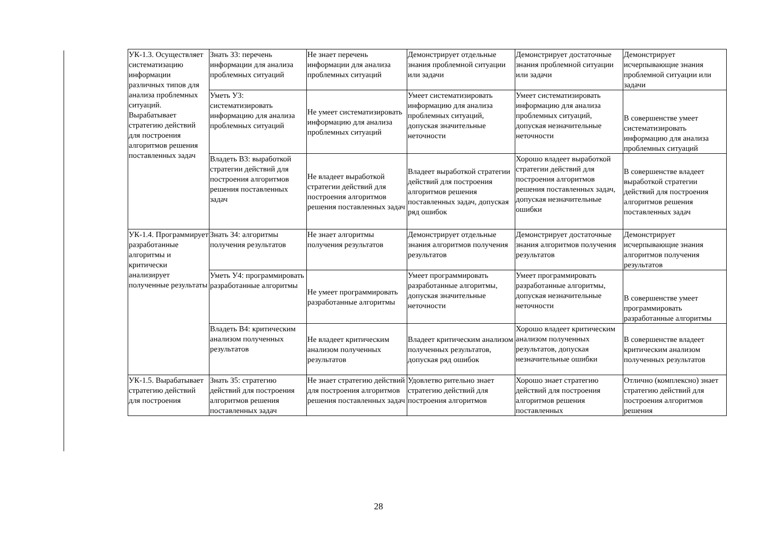| УК-1.3. Осуществляет систематизацию информации различных типов для анализа проблемных ситуаций. Вырабатывает стратегию действий для построения алгоритмов решения поставленных задач | Знать З3: перечень информации для анализа проблемных ситуаций | Не знает перечень информации для анализа проблемных ситуаций | Демонстрирует отдельные знания проблемной ситуации или задачи | Демонстрирует достаточные знания проблемной ситуации или задачи | Демонстрирует исчерпывающие знания проблемной ситуации или задачи |
| | Уметь У3: систематизировать информацию для анализа проблемных ситуаций | Не умеет систематизировать информацию для анализа проблемных ситуаций | Умеет систематизировать информацию для анализа проблемных ситуаций, допуская значительные неточности | Умеет систематизировать информацию для анализа проблемных ситуаций, допуская незначительные неточности | В совершенстве умеет систематизировать информацию для анализа проблемных ситуаций |
| | Владеть В3: выработкой стратегии действий для построения алгоритмов решения поставленных задач | Не владеет выработкой стратегии действий для построения алгоритмов решения поставленных задач | Владеет выработкой стратегии действий для построения алгоритмов решения поставленных задач, допуская ряд ошибок | Хорошо владеет выработкой стратегии действий для построения алгоритмов решения поставленных задач, допуская незначительные ошибки | В совершенстве владеет выработкой стратегии действий для построения алгоритмов решения поставленных задач |
| УК-1.4. Программирует разработанные алгоритмы и критически анализирует полученные результаты | Знать З4: алгоритмы получения результатов | Не знает алгоритмы получения результатов | Демонстрирует отдельные знания алгоритмов получения результатов | Демонстрирует достаточные знания алгоритмов получения результатов | Демонстрирует исчерпывающие знания алгоритмов получения результатов |
| | Уметь У4: программировать разработанные алгоритмы | Не умеет программировать разработанные алгоритмы | Умеет программировать разработанные алгоритмы, допуская значительные неточности | Умеет программировать разработанные алгоритмы, допуская незначительные неточности | В совершенстве умеет программировать разработанные алгоритмы |
| | Владеть В4: критическим анализом полученных результатов | Не владеет критическим анализом полученных результатов | Владеет критическим анализом полученных результатов, допуская ряд ошибок | Хорошо владеет критическим анализом полученных результатов, допуская незначительные ошибки | В совершенстве владеет критическим анализом полученных результатов |
| УК-1.5. Вырабатывает стратегию действий для построения | Знать З5: стратегию действий для построения алгоритмов решения поставленных задач | Не знает стратегию действий для построения алгоритмов решения поставленных задач | Удовлетво рительно знает стратегию действий для построения алгоритмов | Хорошо знает стратегию действий для построения алгоритмов решения поставленных | Отлично (комплексно) знает стратегию действий для построения алгоритмов решения |
28